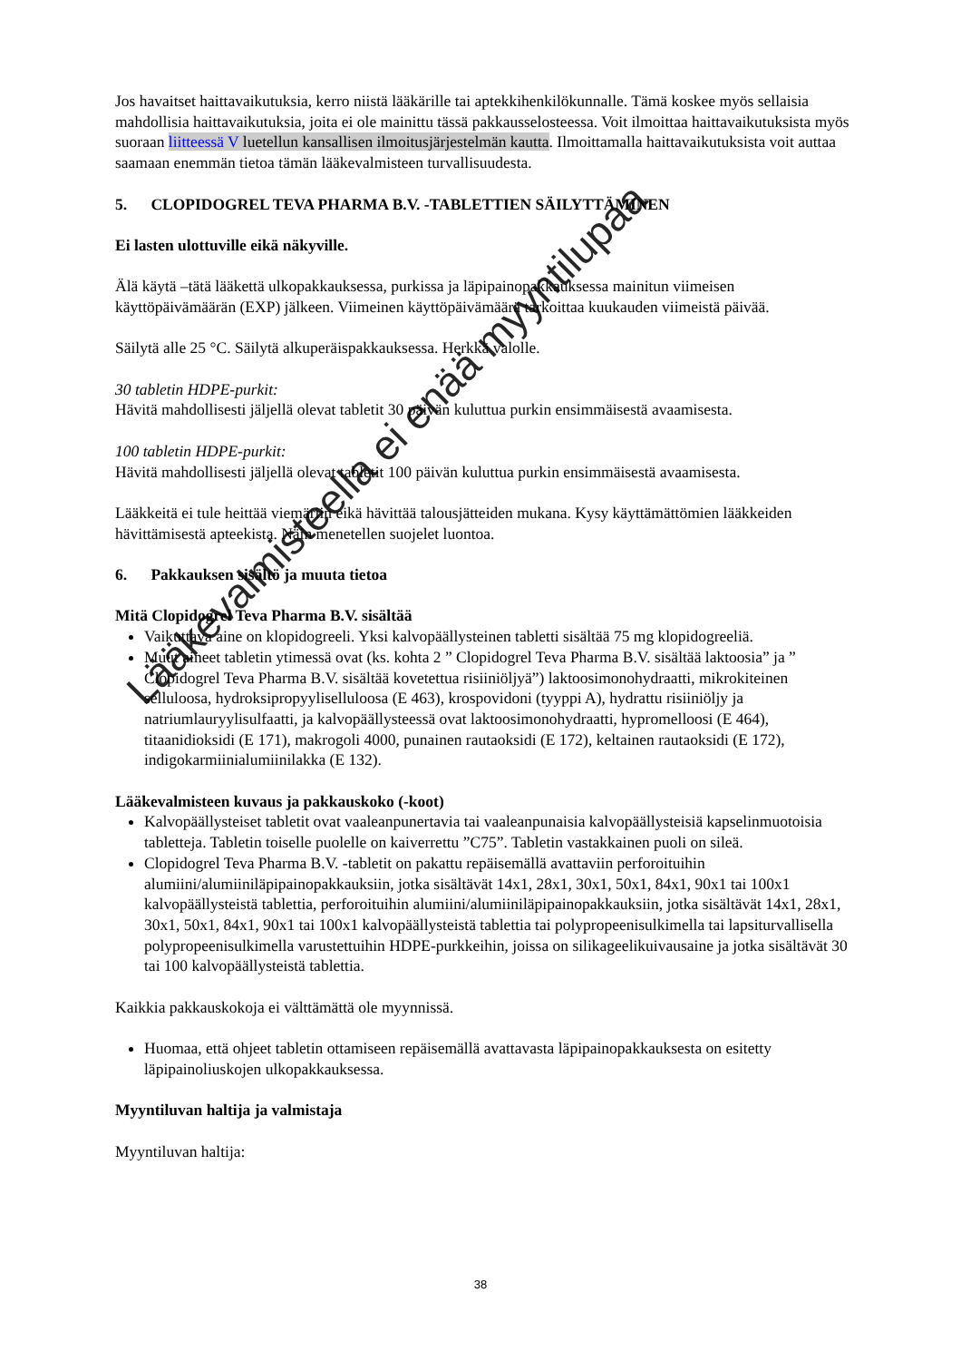Jos havaitset haittavaikutuksia, kerro niistä lääkärille tai aptekkihenkilökunnalle. Tämä koskee myös sellaisia mahdollisia haittavaikutuksia, joita ei ole mainittu tässä pakkausselosteessa. Voit ilmoittaa haittavaikutuksista myös suoraan liitteessä V luetellun kansallisen ilmoitusjärjestelmän kautta. Ilmoittamalla haittavaikutuksista voit auttaa saamaan enemmän tietoa tämän lääkevalmisteen turvallisuudesta.
5. CLOPIDOGREL TEVA PHARMA B.V. -TABLETTIEN SÄILYTTÄMINEN
Ei lasten ulottuville eikä näkyville.
Älä käytä –tätä lääkettä ulkopakkauksessa, purkissa ja läpipainopakkauksessa mainitun viimeisen käyttöpäivämäärän (EXP) jälkeen. Viimeinen käyttöpäivämäärä tarkoittaa kuukauden viimeistä päivää.
Säilytä alle 25 °C. Säilytä alkuperäispakkauksessa. Herkkä valolle.
30 tabletin HDPE-purkit:
Hävitä mahdollisesti jäljellä olevat tabletit 30 päivän kuluttua purkin ensimmäisestä avaamisesta.
100 tabletin HDPE-purkit:
Hävitä mahdollisesti jäljellä olevat tabletit 100 päivän kuluttua purkin ensimmäisestä avaamisesta.
Lääkkeitä ei tule heittää viemäriin eikä hävittää talousjätteiden mukana. Kysy käyttämättömien lääkkeiden hävittämisestä apteekista. Näin menetellen suojelet luontoa.
6. Pakkauksen sisältö ja muuta tietoa
Mitä Clopidogrel Teva Pharma B.V. sisältää
Vaikuttava aine on klopidogreeli. Yksi kalvopäällysteinen tabletti sisältää 75 mg klopidogreeliä.
Muut aineet tabletin ytimessä ovat (ks. kohta 2 ” Clopidogrel Teva Pharma B.V. sisältää laktoosia” ja ” Clopidogrel Teva Pharma B.V. sisältää kovetettua risiiniöljyä”) laktoosimonohydraatti, mikrokiteinen selluloosa, hydroksipropyyliselluloosa (E 463), krospovidoni (tyyppi A), hydrattu risiiniöljy ja natriumlauryylisulfaatti, ja kalvopäällysteessä ovat laktoosimonohydraatti, hypromelloosi (E 464), titaanidioksidi (E 171), makrogoli 4000, punainen rautaoksidi (E 172), keltainen rautaoksidi (E 172), indigokarmiinialumiinilakka (E 132).
Lääkevalmisteen kuvaus ja pakkauskoko (-koot)
Kalvopäällysteiset tabletit ovat vaaleanpunertavia tai vaaleanpunaisia kalvopäällysteisiä kapselinmuotoisia tabletteja. Tabletin toiselle puolelle on kaiverrettu ”C75”. Tabletin vastakkainen puoli on sileä.
Clopidogrel Teva Pharma B.V. -tabletit on pakattu repäisemällä avattaviin perforoituihin alumiini/alumiiniläpipainopakkauksiin, jotka sisältävät 14x1, 28x1, 30x1, 50x1, 84x1, 90x1 tai 100x1 kalvopäällysteistä tablettia, perforoituihin alumiini/alumiiniläpipainopakkauksiin, jotka sisältävät 14x1, 28x1, 30x1, 50x1, 84x1, 90x1 tai 100x1 kalvopäällysteistä tablettia tai polypropeenisulkimella tai lapsiturvallisella polypropeenisulkimella varustettuihin HDPE-purkkeihin, joissa on silikageelikuivausaine ja jotka sisältävät 30 tai 100 kalvopäällysteistä tablettia.
Kaikkia pakkauskokoja ei välttämättä ole myynnissä.
Huomaa, että ohjeet tabletin ottamiseen repäisemällä avattavasta läpipainopakkauksesta on esitetty läpipainoliuskojen ulkopakkauksessa.
Myyntiluvan haltija ja valmistaja
Myyntiluvan haltija:
38
Lääkevalmisteella ei enää myyntilupaa